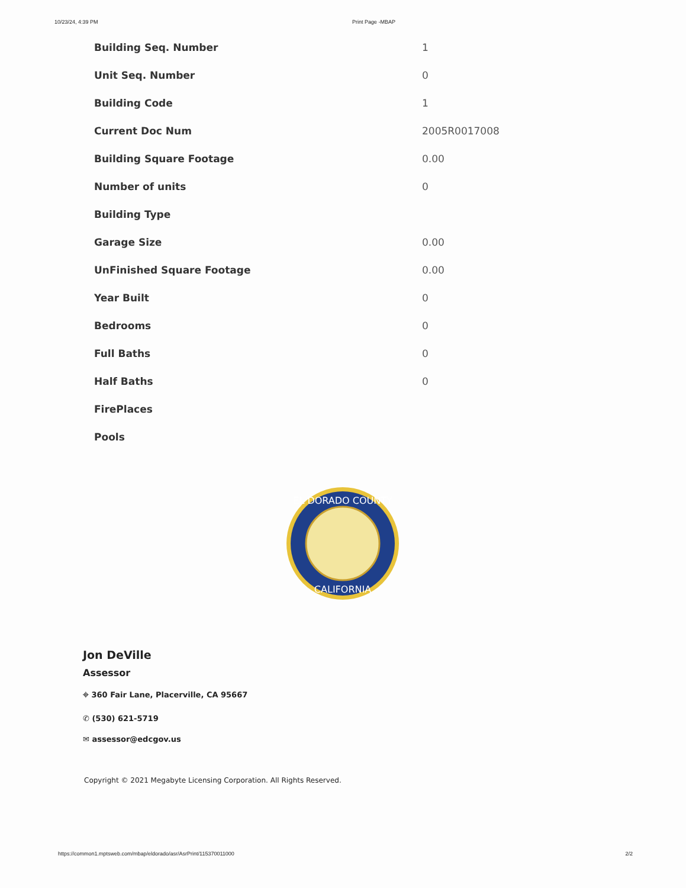10/23/24, 4:39 PM Print Page -MBAP
| Building Seq. Number | 1 |
| Unit Seq. Number | 0 |
| Building Code | 1 |
| Current Doc Num | 2005R0017008 |
| Building Square Footage | 0.00 |
| Number of units | 0 |
| Building Type | |
| Garage Size | 0.00 |
| UnFinished Square Footage | 0.00 |
| Year Built | 0 |
| Bedrooms | 0 |
| Full Baths | 0 |
| Half Baths | 0 |
| FirePlaces | |
| Pools | |
EL DORADO COUNTY
CALIFORNIA
Jon DeVille
Assessor
⌖ 360 Fair Lane, Placerville, CA 95667
✆ (530) 621-5719
✉ assessor@edcgov.us
Copyright © 2021 Megabyte Licensing Corporation. All Rights Reserved.
https://common1.mptsweb.com/mbap/eldorado/asr/AsrPrint/115370011000 2/2